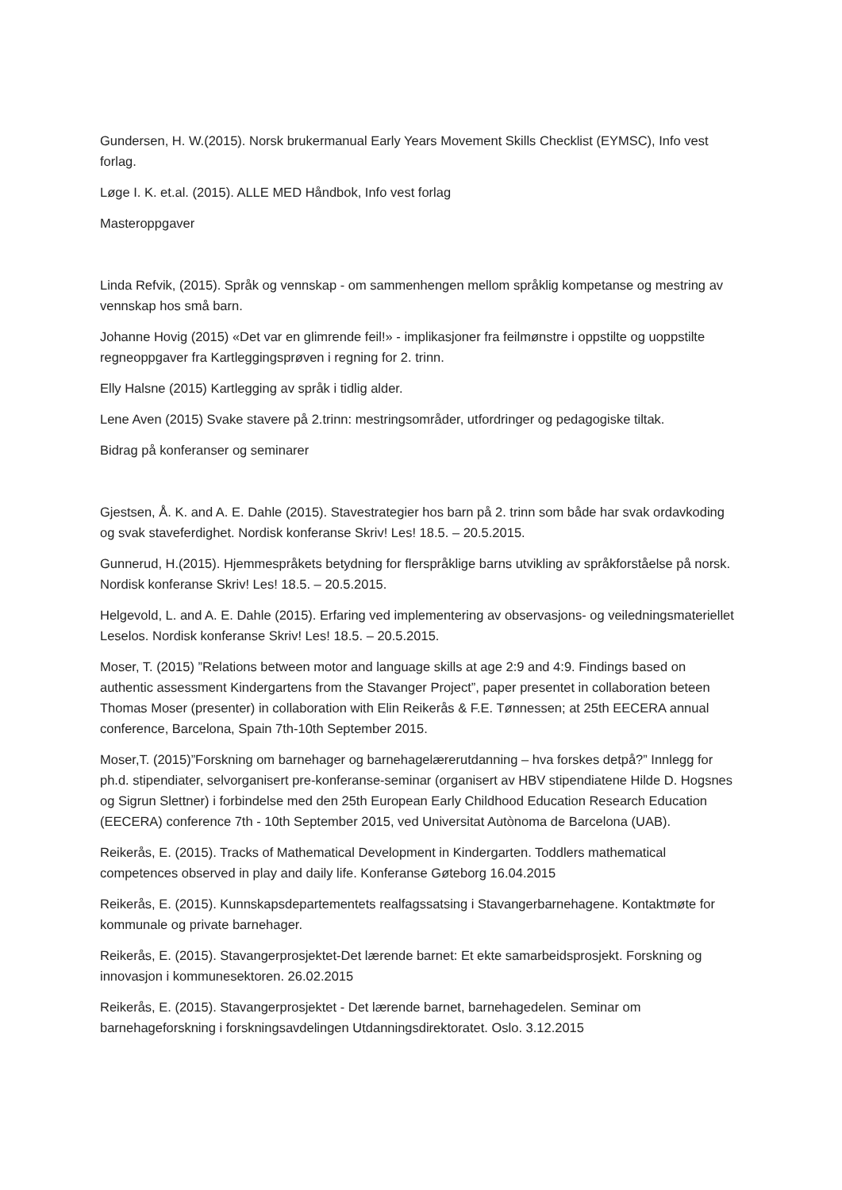Gundersen, H. W.(2015). Norsk brukermanual Early Years Movement Skills Checklist (EYMSC), Info vest forlag.
Løge I. K. et.al. (2015). ALLE MED Håndbok, Info vest forlag
Masteroppgaver
Linda Refvik, (2015). Språk og vennskap - om sammenhengen mellom språklig kompetanse og mestring av vennskap hos små barn.
Johanne Hovig (2015) «Det var en glimrende feil!» - implikasjoner fra feilmønstre i oppstilte og uoppstilte regneoppgaver fra Kartleggingsprøven i regning for 2. trinn.
Elly Halsne (2015) Kartlegging av språk i tidlig alder.
Lene Aven (2015) Svake stavere på 2.trinn: mestringsområder, utfordringer og pedagogiske tiltak.
Bidrag på konferanser og seminarer
Gjestsen, Å. K. and A. E. Dahle (2015). Stavestrategier hos barn på 2. trinn som både har svak ordavkoding og svak staveferdighet. Nordisk konferanse Skriv! Les! 18.5. – 20.5.2015.
Gunnerud, H.(2015). Hjemmespråkets betydning for flerspråklige barns utvikling av språkforståelse på norsk. Nordisk konferanse Skriv! Les! 18.5. – 20.5.2015.
Helgevold, L. and A. E. Dahle (2015). Erfaring ved implementering av observasjons- og veiledningsmateriellet Leselos. Nordisk konferanse Skriv! Les! 18.5. – 20.5.2015.
Moser, T. (2015) ”Relations between motor and language skills at age 2:9 and 4:9. Findings based on authentic assessment Kindergartens from the Stavanger Project”, paper presentet in collaboration beteen Thomas Moser (presenter) in collaboration with Elin Reikerås & F.E. Tønnessen; at 25th EECERA annual conference, Barcelona, Spain 7th-10th September 2015.
Moser,T. (2015)”Forskning om barnehager og barnehagelærerutdanning – hva forskes detpå?” Innlegg for ph.d. stipendiater, selvorganisert pre-konferanse-seminar (organisert av HBV stipendiatene Hilde D. Hogsnes og Sigrun Slettner) i forbindelse med den 25th European Early Childhood Education Research Education (EECERA) conference 7th - 10th September 2015, ved Universitat Autònoma de Barcelona (UAB).
Reikerås, E. (2015). Tracks of Mathematical Development in Kindergarten. Toddlers mathematical competences observed in play and daily life. Konferanse Gøteborg 16.04.2015
Reikerås, E. (2015). Kunnskapsdepartementets realfagssatsing i Stavangerbarnehagene. Kontaktmøte for kommunale og private barnehager.
Reikerås, E. (2015). Stavangerprosjektet-Det lærende barnet: Et ekte samarbeidsprosjekt. Forskning og innovasjon i kommunesektoren. 26.02.2015
Reikerås, E. (2015). Stavangerprosjektet - Det lærende barnet, barnehagedelen. Seminar om barnehageforskning i forskningsavdelingen Utdanningsdirektoratet. Oslo. 3.12.2015